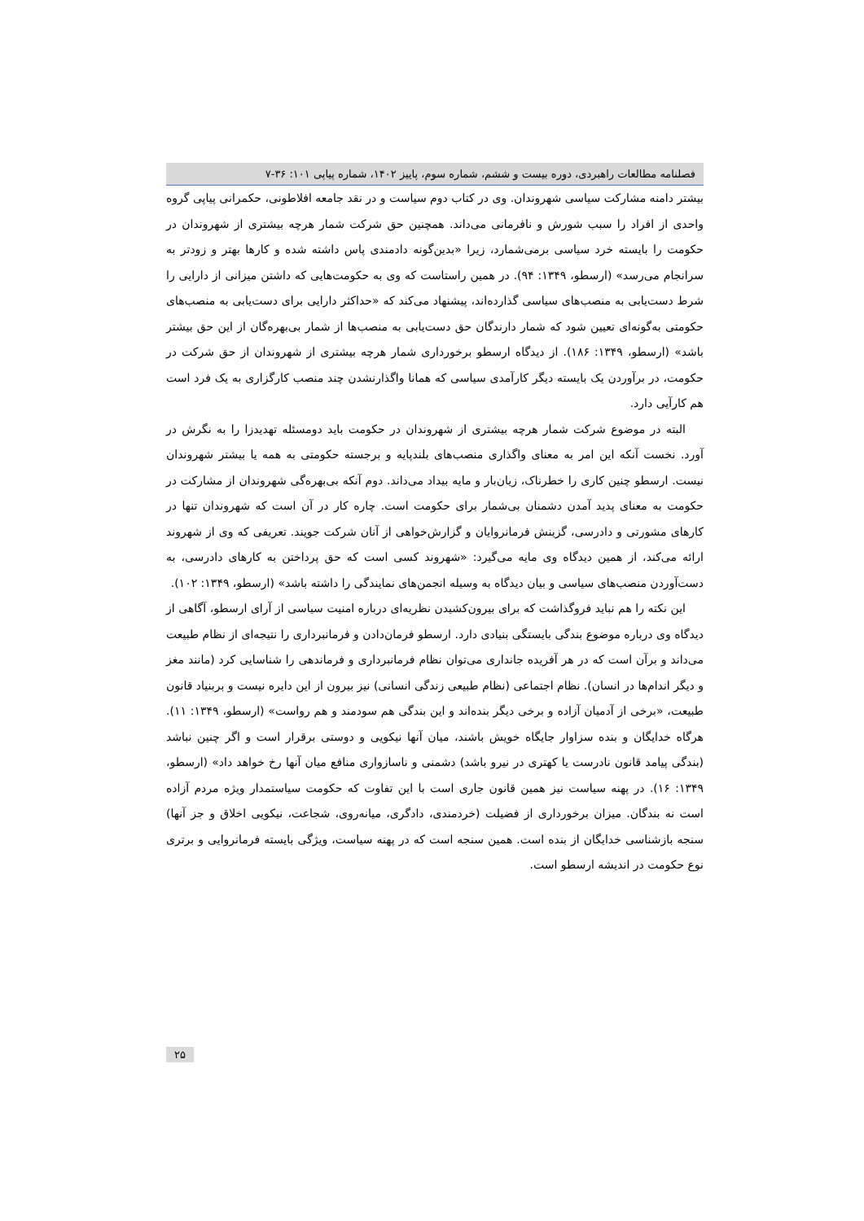فصلنامه مطالعات راهبردی، دوره بیست و ششم، شماره سوم، پاییز ۱۴۰۲، شماره پیاپی ۱۰۱: ۳۶-۷
بیشتر دامنه مشارکت سیاسی شهروندان. وی در کتاب دوم سیاست و در نقد جامعه افلاطونی، حکمرانی پیاپی گروه واحدی از افراد را سبب شورش و نافرمانی می‌داند. همچنین حق شرکت شمار هرچه بیشتری از شهروندان در حکومت را بایسته خرد سیاسی برمی‌شمارد، زیرا «بدین‌گونه دادمندی پاس داشته شده و کارها بهتر و زودتر به سرانجام می‌رسد» (ارسطو، ۱۳۴۹: ۹۴). در همین راستاست که وی به حکومت‌هایی که داشتن میزانی از دارایی را شرط دست‌یابی به منصب‌های سیاسی گذارده‌اند، پیشنهاد می‌کند که «حداکثر دارایی برای دست‌یابی به منصب‌های حکومتی به‌گونه‌ای تعیین شود که شمار دارندگان حق دست‌یابی به منصب‌ها از شمار بی‌بهره‌گان از این حق بیشتر باشد» (ارسطو، ۱۳۴۹: ۱۸۶). از دیدگاه ارسطو برخورداری شمار هرچه بیشتری از شهروندان از حق شرکت در حکومت، در برآوردن یک بایسته دیگر کارآمدی سیاسی که همانا واگذارنشدن چند منصب کارگزاری به یک فرد است هم کارآیی دارد.
البته در موضوع شرکت شمار هرچه بیشتری از شهروندان در حکومت باید دومسئله تهدیدزا را به نگرش در آورد. نخست آنکه این امر به معنای واگذاری منصب‌های بلندپایه و برجسته حکومتی به همه یا بیشتر شهروندان نیست. ارسطو چنین کاری را خطرناک، زیان‌بار و مایه بیداد می‌داند. دوم آنکه بی‌بهره‌گی شهروندان از مشارکت در حکومت به معنای پدید آمدن دشمنان بی‌شمار برای حکومت است. چاره کار در آن است که شهروندان تنها در کارهای مشورتی و دادرسی، گزینش فرمانروایان و گزارش‌خواهی از آنان شرکت جویند. تعریفی که وی از شهروند ارائه می‌کند، از همین دیدگاه وی مایه می‌گیرد: «شهروند کسی است که حق پرداختن به کارهای دادرسی، به دست‌آوردن منصب‌های سیاسی و بیان دیدگاه به وسیله انجمن‌های نمایندگی را داشته باشد» (ارسطو، ۱۳۴۹: ۱۰۲).
این نکته را هم نباید فروگذاشت که برای بیرون‌کشیدن نظریه‌ای درباره امنیت سیاسی از آرای ارسطو، آگاهی از دیدگاه وی درباره موضوع بندگی بایستگی بنیادی دارد. ارسطو فرمان‌دادن و فرمانبرداری را نتیجه‌ای از نظام طبیعت می‌داند و برآن است که در هر آفریده جانداری می‌توان نظام فرمانبرداری و فرماندهی را شناسایی کرد (مانند مغز و دیگر اندام‌ها در انسان). نظام اجتماعی (نظام طبیعی زندگی انسانی) نیز بیرون از این دایره نیست و بربنیاد قانون طبیعت، «برخی از آدمیان آزاده و برخی دیگر بنده‌اند و این بندگی هم سودمند و هم رواست» (ارسطو، ۱۳۴۹: ۱۱). هرگاه خدایگان و بنده سزاوار جایگاه خویش باشند، میان آنها نیکویی و دوستی برقرار است و اگر چنین نباشد (بندگی پیامد قانون نادرست یا کهتری در نیرو باشد) دشمنی و ناسازواری منافع میان آنها رخ خواهد داد» (ارسطو، ۱۳۴۹: ۱۶). در پهنه سیاست نیز همین قانون جاری است با این تفاوت که حکومت سیاستمدار ویژه مردم آزاده است نه بندگان. میزان برخورداری از فضیلت (خردمندی، دادگری، میانه‌روی، شجاعت، نیکویی اخلاق و جز آنها) سنجه بازشناسی خدایگان از بنده است. همین سنجه است که در پهنه سیاست، ویژگی بایسته فرمانروایی و برتری نوع حکومت در اندیشه ارسطو است.
۲۵